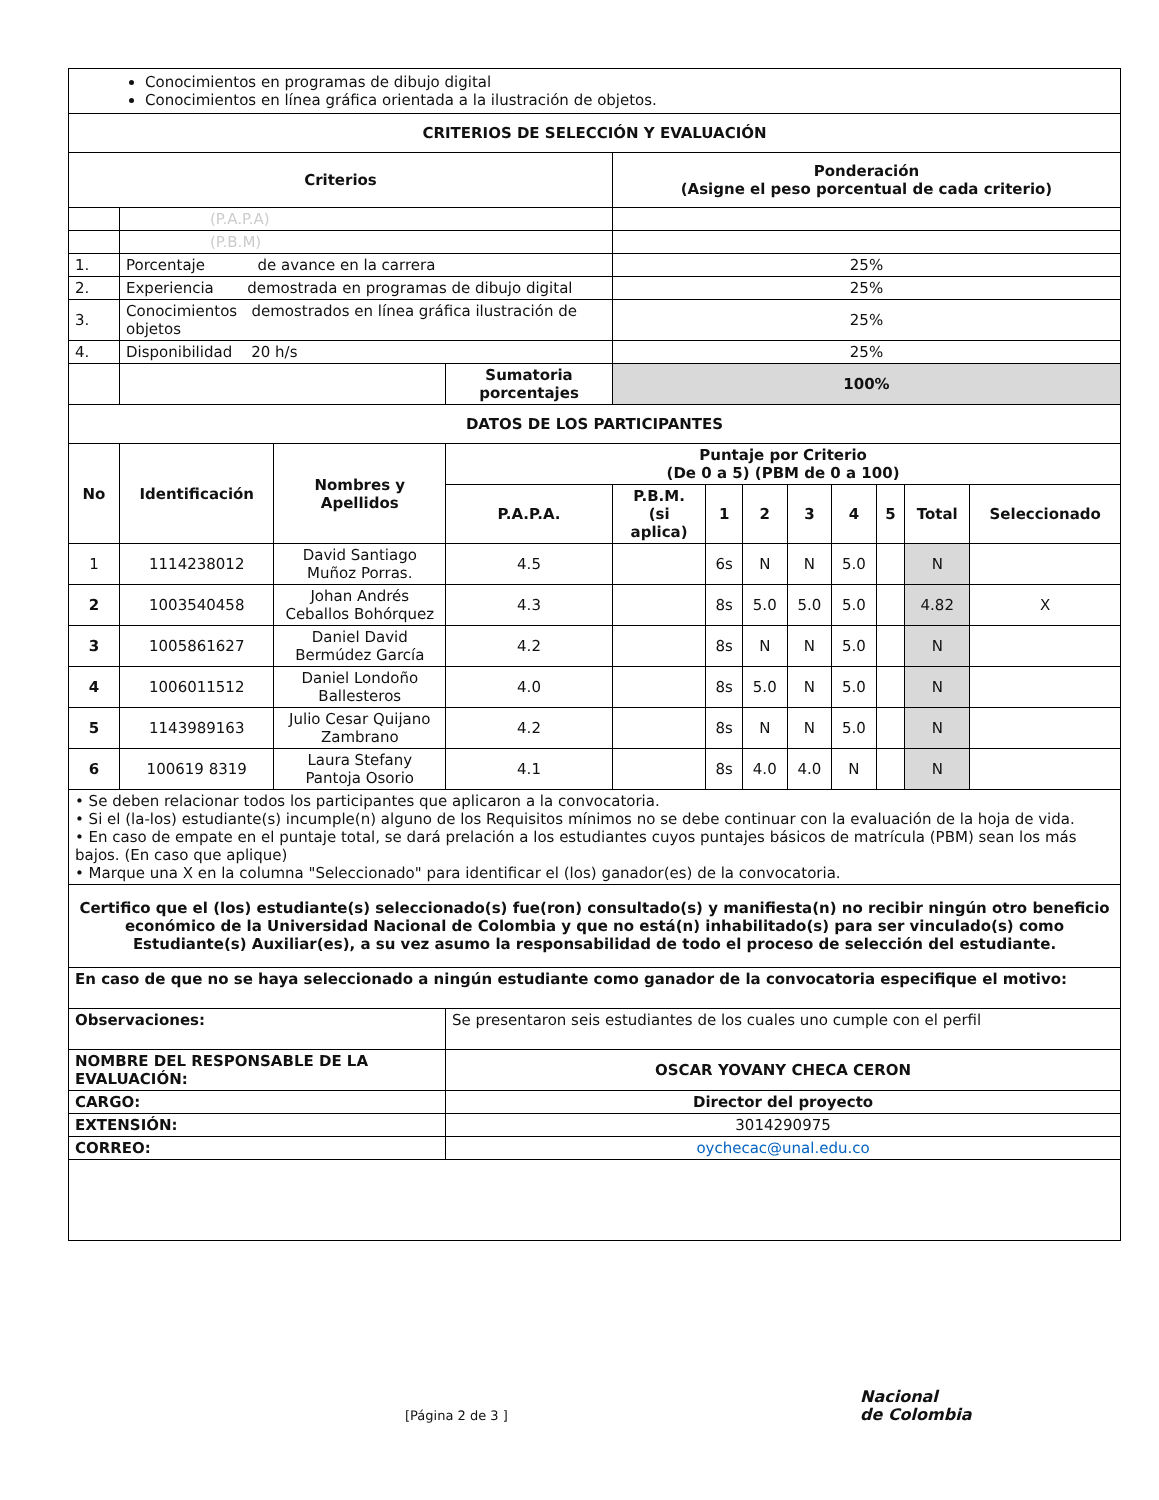| Conocimientos en programas de dibujo digital Conocimientos en línea gráfica orientada a la ilustración de objetos. | | | | | | | | | | | |
| CRITERIOS DE SELECCIÓN Y EVALUACIÓN | | | | | | | | | | | |
| Criterios | | | | Ponderación (Asigne el peso porcentual de cada criterio) | | | | | | | |
| | (P.A.P.A) | | | | | | | | | | |
| | (P.B.M) | | | | | | | | | | |
| 1. | Porcentaje de avance en la carrera | | | 25% | | | | | | | |
| 2. | Experiencia demostrada en programas de dibujo digital | | | 25% | | | | | | | |
| 3. | Conocimientos demostrados en línea gráfica ilustración de objetos | | | 25% | | | | | | | |
| 4. | Disponibilidad 20 h/s | | | 25% | | | | | | | |
| | | | Sumatoria porcentajes | 100% | | | | | | | |
| DATOS DE LOS PARTICIPANTES | | | | | | | | | | | |
| No | Identificación | Nombres y Apellidos | Puntaje por Criterio (De 0 a 5) (PBM de 0 a 100) | | | | | | | | |
| | | | P.A.P.A. | P.B.M. (si aplica) | 1 | 2 | 3 | 4 | 5 | Total | Seleccionado |
| 1 | 1114238012 | David Santiago Muñoz Porras. | 4.5 | | 6s | N | N | 5.0 | | N | |
| 2 | 1003540458 | Johan Andrés Ceballos Bohórquez | 4.3 | | 8s | 5.0 | 5.0 | 5.0 | | 4.82 | X |
| 3 | 1005861627 | Daniel David Bermúdez García | 4.2 | | 8s | N | N | 5.0 | | N | |
| 4 | 1006011512 | Daniel Londoño Ballesteros | 4.0 | | 8s | 5.0 | N | 5.0 | | N | |
| 5 | 1143989163 | Julio Cesar Quijano Zambrano | 4.2 | | 8s | N | N | 5.0 | | N | |
| 6 | 100619 8319 | Laura Stefany Pantoja Osorio | 4.1 | | 8s | 4.0 | 4.0 | N | | N | |
| • Se deben relacionar todos los participantes que aplicaron a la convocatoria. • Si el (la-los) estudiante(s) incumple(n) alguno de los Requisitos mínimos no se debe continuar con la evaluación de la hoja de vida. • En caso de empate en el puntaje total, se dará prelación a los estudiantes cuyos puntajes básicos de matrícula (PBM) sean los más bajos. (En caso que aplique) • Marque una X en la columna "Seleccionado" para identificar el (los) ganador(es) de la convocatoria. | | | | | | | | | | | |
| Certifico que el (los) estudiante(s) seleccionado(s) fue(ron) consultado(s) y manifiesta(n) no recibir ningún otro beneficio económico de la Universidad Nacional de Colombia y que no está(n) inhabilitado(s) para ser vinculado(s) como Estudiante(s) Auxiliar(es), a su vez asumo la responsabilidad de todo el proceso de selección del estudiante. | | | | | | | | | | | |
| En caso de que no se haya seleccionado a ningún estudiante como ganador de la convocatoria especifique el motivo: | | | | | | | | | | | |
| Observaciones: | | | Se presentaron seis estudiantes de los cuales uno cumple con el perfil | | | | | | | | |
| NOMBRE DEL RESPONSABLE DE LA EVALUACIÓN: | | | OSCAR YOVANY CHECA CERON | | | | | | | | |
| CARGO: | | | Director del proyecto | | | | | | | | |
| EXTENSIÓN: | | | 3014290975 | | | | | | | | |
| CORREO: | | | oychecac@unal.edu.co | | | | | | | | |
Nacional
de Colombia
[Página 2 de 3 ]